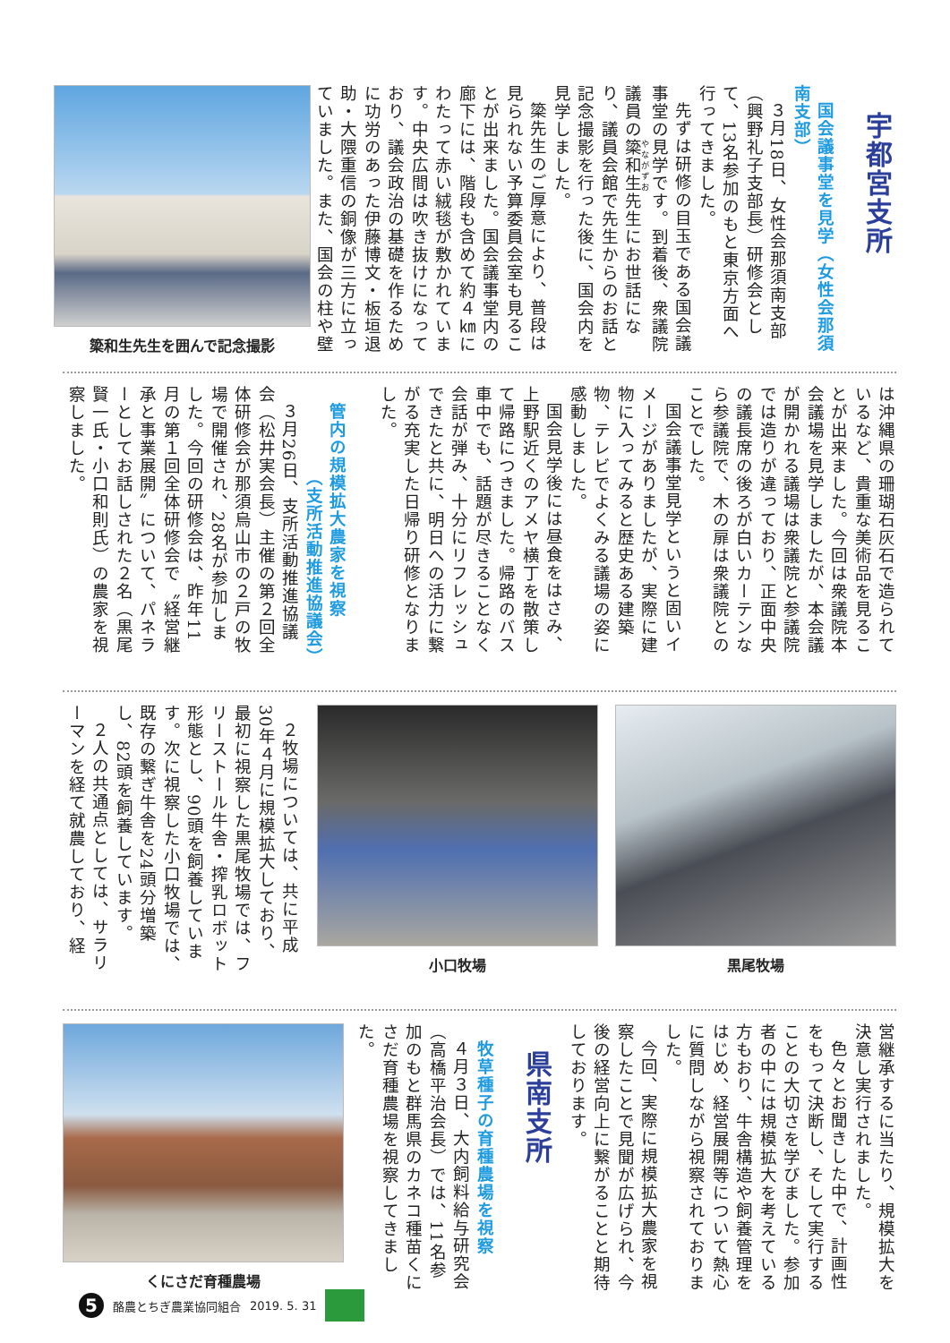宇都宮支所
国会議事堂を見学（女性会那須南支部）
３月18日、女性会那須南支部（興野礼子支部長）研修会として、13名参加のもと東京方面へ行ってきました。
先ずは研修の目玉である国会議事堂の見学です。到着後、衆議院議員の簗和生先生にお世話になり、議員会館で先生からのお話と記念撮影を行った後に、国会内を見学しました。
簗先生のご厚意により、普段は見られない予算委員会室も見ることが出来ました。国会議事堂内の廊下には、階段も含めて約４㎞にわたって赤い絨毯が敷かれています。中央広間は吹き抜けになっており、議会政治の基礎を作るために功労のあった伊藤博文・板垣退助・大隈重信の銅像が三方に立っていました。また、国会の柱や壁
簗和生先生を囲んで記念撮影
は沖縄県の珊瑚石灰石で造られているなど、貴重な美術品を見ることが出来ました。今回は衆議院本会議場を見学しましたが、本会議が開かれる議場は衆議院と参議院では造りが違っており、正面中央の議長席の後ろが白いカーテンなら参議院で、木の扉は衆議院とのことでした。
国会議事堂見学というと固いイメージがありましたが、実際に建物に入ってみると歴史ある建築物、テレビでよくみる議場の姿に感動しました。
国会見学後には昼食をはさみ、上野駅近くのアメヤ横丁を散策して帰路につきました。帰路のバス車中でも、話題が尽きることなく会話が弾み、十分にリフレッシュできたと共に、明日への活力に繋がる充実した日帰り研修となりました。
管内の規模拡大農家を視察
（支所活動推進協議会）
３月26日、支所活動推進協議会（松井実会長）主催の第２回全体研修会が那須烏山市の２戸の牧場で開催され、28名が参加しました。今回の研修会は、昨年11月の第１回全体研修会で〝経営継承と事業展開〟について、パネラーとしてお話しされた２名（黒尾賢一氏・小口和則氏）の農家を視察しました。
黒尾牧場 小口牧場
２牧場については、共に平成30年４月に規模拡大しており、最初に視察した黒尾牧場では、フリーストール牛舎・搾乳ロボット形態とし、90頭を飼養しています。次に視察した小口牧場では、既存の繋ぎ牛舎を24頭分増築し、82頭を飼養しています。
２人の共通点としては、サラリーマンを経て就農しており、経
営継承するに当たり、規模拡大を決意し実行されました。
色々とお聞きした中で、計画性をもって決断し、そして実行することの大切さを学びました。参加者の中には規模拡大を考えている方もおり、牛舎構造や飼養管理をはじめ、経営展開等について熱心に質問しながら視察されておりました。
今回、実際に規模拡大農家を視察したことで見聞が広げられ、今後の経営向上に繋がることと期待しております。
県南支所
牧草種子の育種農場を視察
４月３日、大内飼料給与研究会（高橋平治会長）では、11名参加のもと群馬県のカネコ種苗くにさだ育種農場を視察してきました。
くにさだ育種農場
5
酪農とちぎ農業協同組合 2019. 5. 31